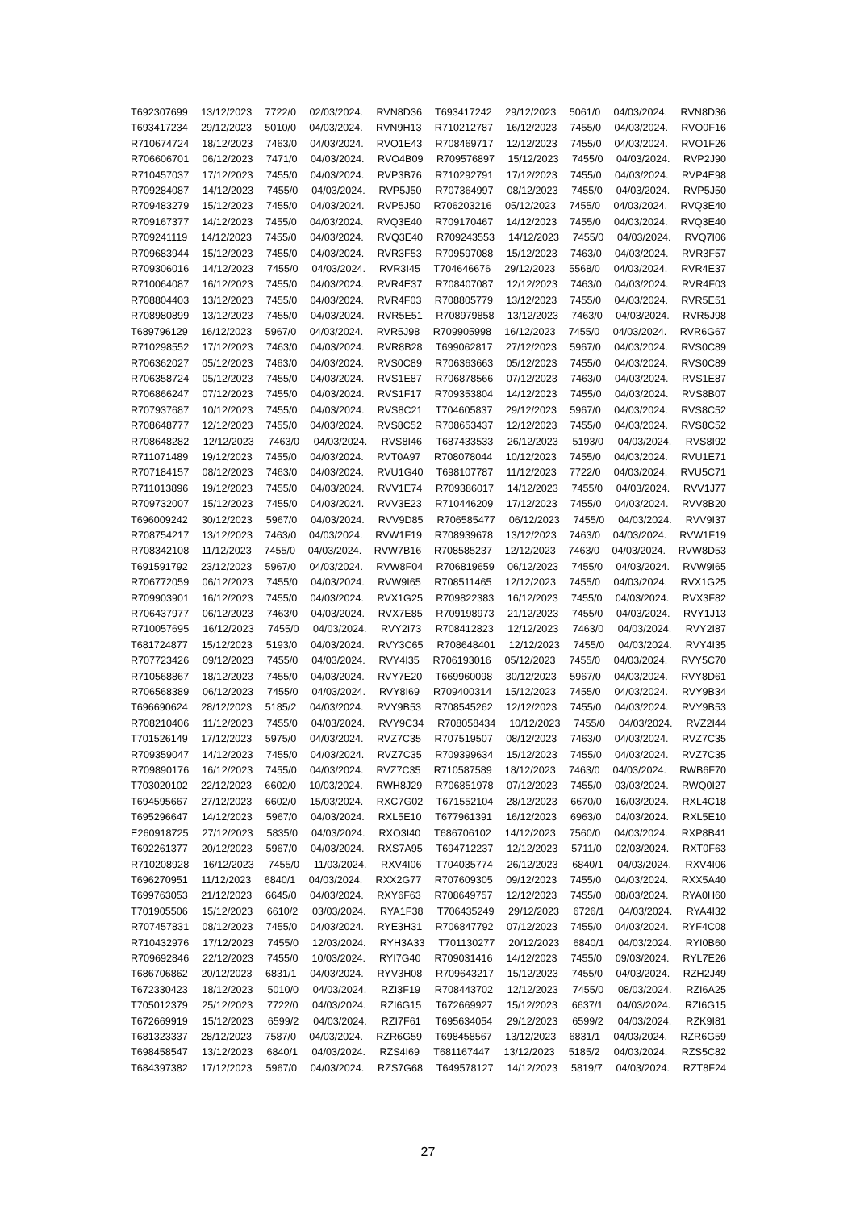T692307699 13/12/2023 7722/0 02/03/2024. RVN8D36 T693417242 29/12/2023 5061/0 04/03/2024. RVN8D36
T693417234 29/12/2023 5010/0 04/03/2024. RVN9H13 R710212787 16/12/2023 7455/0 04/03/2024. RVO0F16
R710674724 18/12/2023 7463/0 04/03/2024. RVO1E43 R708469717 12/12/2023 7455/0 04/03/2024. RVO1F26
R706606701 06/12/2023 7471/0 04/03/2024. RVO4B09 R709576897 15/12/2023 7455/0 04/03/2024. RVP2J90
R710457037 17/12/2023 7455/0 04/03/2024. RVP3B76 R710292791 17/12/2023 7455/0 04/03/2024. RVP4E98
R709284087 14/12/2023 7455/0 04/03/2024. RVP5J50 R707364997 08/12/2023 7455/0 04/03/2024. RVP5J50
R709483279 15/12/2023 7455/0 04/03/2024. RVP5J50 R706203216 05/12/2023 7455/0 04/03/2024. RVQ3E40
R709167377 14/12/2023 7455/0 04/03/2024. RVQ3E40 R709170467 14/12/2023 7455/0 04/03/2024. RVQ3E40
R709241119 14/12/2023 7455/0 04/03/2024. RVQ3E40 R709243553 14/12/2023 7455/0 04/03/2024. RVQ7I06
R709683944 15/12/2023 7455/0 04/03/2024. RVR3F53 R709597088 15/12/2023 7463/0 04/03/2024. RVR3F57
R709306016 14/12/2023 7455/0 04/03/2024. RVR3I45 T704646676 29/12/2023 5568/0 04/03/2024. RVR4E37
R710064087 16/12/2023 7455/0 04/03/2024. RVR4E37 R708407087 12/12/2023 7463/0 04/03/2024. RVR4F03
R708804403 13/12/2023 7455/0 04/03/2024. RVR4F03 R708805779 13/12/2023 7455/0 04/03/2024. RVR5E51
R708980899 13/12/2023 7455/0 04/03/2024. RVR5E51 R708979858 13/12/2023 7463/0 04/03/2024. RVR5J98
T689796129 16/12/2023 5967/0 04/03/2024. RVR5J98 R709905998 16/12/2023 7455/0 04/03/2024. RVR6G67
R710298552 17/12/2023 7463/0 04/03/2024. RVR8B28 T699062817 27/12/2023 5967/0 04/03/2024. RVS0C89
R706362027 05/12/2023 7463/0 04/03/2024. RVS0C89 R706363663 05/12/2023 7455/0 04/03/2024. RVS0C89
R706358724 05/12/2023 7455/0 04/03/2024. RVS1E87 R706878566 07/12/2023 7463/0 04/03/2024. RVS1E87
R706866247 07/12/2023 7455/0 04/03/2024. RVS1F17 R709353804 14/12/2023 7455/0 04/03/2024. RVS8B07
R707937687 10/12/2023 7455/0 04/03/2024. RVS8C21 T704605837 29/12/2023 5967/0 04/03/2024. RVS8C52
R708648777 12/12/2023 7455/0 04/03/2024. RVS8C52 R708653437 12/12/2023 7455/0 04/03/2024. RVS8C52
R708648282 12/12/2023 7463/0 04/03/2024. RVS8I46 T687433533 26/12/2023 5193/0 04/03/2024. RVS8I92
R711071489 19/12/2023 7455/0 04/03/2024. RVT0A97 R708078044 10/12/2023 7455/0 04/03/2024. RVU1E71
R707184157 08/12/2023 7463/0 04/03/2024. RVU1G40 T698107787 11/12/2023 7722/0 04/03/2024. RVU5C71
R711013896 19/12/2023 7455/0 04/03/2024. RVV1E74 R709386017 14/12/2023 7455/0 04/03/2024. RVV1J77
R709732007 15/12/2023 7455/0 04/03/2024. RVV3E23 R710446209 17/12/2023 7455/0 04/03/2024. RVV8B20
T696009242 30/12/2023 5967/0 04/03/2024. RVV9D85 R706585477 06/12/2023 7455/0 04/03/2024. RVV9I37
R708754217 13/12/2023 7463/0 04/03/2024. RVW1F19 R708939678 13/12/2023 7463/0 04/03/2024. RVW1F19
R708342108 11/12/2023 7455/0 04/03/2024. RVW7B16 R708585237 12/12/2023 7463/0 04/03/2024. RVW8D53
T691591792 23/12/2023 5967/0 04/03/2024. RVW8F04 R706819659 06/12/2023 7455/0 04/03/2024. RVW9I65
R706772059 06/12/2023 7455/0 04/03/2024. RVW9I65 R708511465 12/12/2023 7455/0 04/03/2024. RVX1G25
R709903901 16/12/2023 7455/0 04/03/2024. RVX1G25 R709822383 16/12/2023 7455/0 04/03/2024. RVX3F82
R706437977 06/12/2023 7463/0 04/03/2024. RVX7E85 R709198973 21/12/2023 7455/0 04/03/2024. RVY1J13
R710057695 16/12/2023 7455/0 04/03/2024. RVY2I73 R708412823 12/12/2023 7463/0 04/03/2024. RVY2I87
T681724877 15/12/2023 5193/0 04/03/2024. RVY3C65 R708648401 12/12/2023 7455/0 04/03/2024. RVY4I35
R707723426 09/12/2023 7455/0 04/03/2024. RVY4I35 R706193016 05/12/2023 7455/0 04/03/2024. RVY5C70
R710568867 18/12/2023 7455/0 04/03/2024. RVY7E20 T669960098 30/12/2023 5967/0 04/03/2024. RVY8D61
R706568389 06/12/2023 7455/0 04/03/2024. RVY8I69 R709400314 15/12/2023 7455/0 04/03/2024. RVY9B34
T696690624 28/12/2023 5185/2 04/03/2024. RVY9B53 R708545262 12/12/2023 7455/0 04/03/2024. RVY9B53
R708210406 11/12/2023 7455/0 04/03/2024. RVY9C34 R708058434 10/12/2023 7455/0 04/03/2024. RVZ2I44
T701526149 17/12/2023 5975/0 04/03/2024. RVZ7C35 R707519507 08/12/2023 7463/0 04/03/2024. RVZ7C35
R709359047 14/12/2023 7455/0 04/03/2024. RVZ7C35 R709399634 15/12/2023 7455/0 04/03/2024. RVZ7C35
R709890176 16/12/2023 7455/0 04/03/2024. RVZ7C35 R710587589 18/12/2023 7463/0 04/03/2024. RWB6F70
T703020102 22/12/2023 6602/0 10/03/2024. RWH8J29 R706851978 07/12/2023 7455/0 03/03/2024. RWQ0I27
T694595667 27/12/2023 6602/0 15/03/2024. RXC7G02 T671552104 28/12/2023 6670/0 16/03/2024. RXL4C18
T695296647 14/12/2023 5967/0 04/03/2024. RXL5E10 T677961391 16/12/2023 6963/0 04/03/2024. RXL5E10
E260918725 27/12/2023 5835/0 04/03/2024. RXO3I40 T686706102 14/12/2023 7560/0 04/03/2024. RXP8B41
T692261377 20/12/2023 5967/0 04/03/2024. RXS7A95 T694712237 12/12/2023 5711/0 02/03/2024. RXT0F63
R710208928 16/12/2023 7455/0 11/03/2024. RXV4I06 T704035774 26/12/2023 6840/1 04/03/2024. RXV4I06
T696270951 11/12/2023 6840/1 04/03/2024. RXX2G77 R707609305 09/12/2023 7455/0 04/03/2024. RXX5A40
T699763053 21/12/2023 6645/0 04/03/2024. RXY6F63 R708649757 12/12/2023 7455/0 08/03/2024. RYA0H60
T701905506 15/12/2023 6610/2 03/03/2024. RYA1F38 T706435249 29/12/2023 6726/1 04/03/2024. RYA4I32
R707457831 08/12/2023 7455/0 04/03/2024. RYE3H31 R706847792 07/12/2023 7455/0 04/03/2024. RYF4C08
R710432976 17/12/2023 7455/0 12/03/2024. RYH3A33 T701130277 20/12/2023 6840/1 04/03/2024. RYI0B60
R709692846 22/12/2023 7455/0 10/03/2024. RYI7G40 R709031416 14/12/2023 7455/0 09/03/2024. RYL7E26
T686706862 20/12/2023 6831/1 04/03/2024. RYV3H08 R709643217 15/12/2023 7455/0 04/03/2024. RZH2J49
T672330423 18/12/2023 5010/0 04/03/2024. RZI3F19 R708443702 12/12/2023 7455/0 08/03/2024. RZI6A25
T705012379 25/12/2023 7722/0 04/03/2024. RZI6G15 T672669927 15/12/2023 6637/1 04/03/2024. RZI6G15
T672669919 15/12/2023 6599/2 04/03/2024. RZI7F61 T695634054 29/12/2023 6599/2 04/03/2024. RZK9I81
T681323337 28/12/2023 7587/0 04/03/2024. RZR6G59 T698458567 13/12/2023 6831/1 04/03/2024. RZR6G59
T698458547 13/12/2023 6840/1 04/03/2024. RZS4I69 T681167447 13/12/2023 5185/2 04/03/2024. RZS5C82
T684397382 17/12/2023 5967/0 04/03/2024. RZS7G68 T649578127 14/12/2023 5819/7 04/03/2024. RZT8F24
27